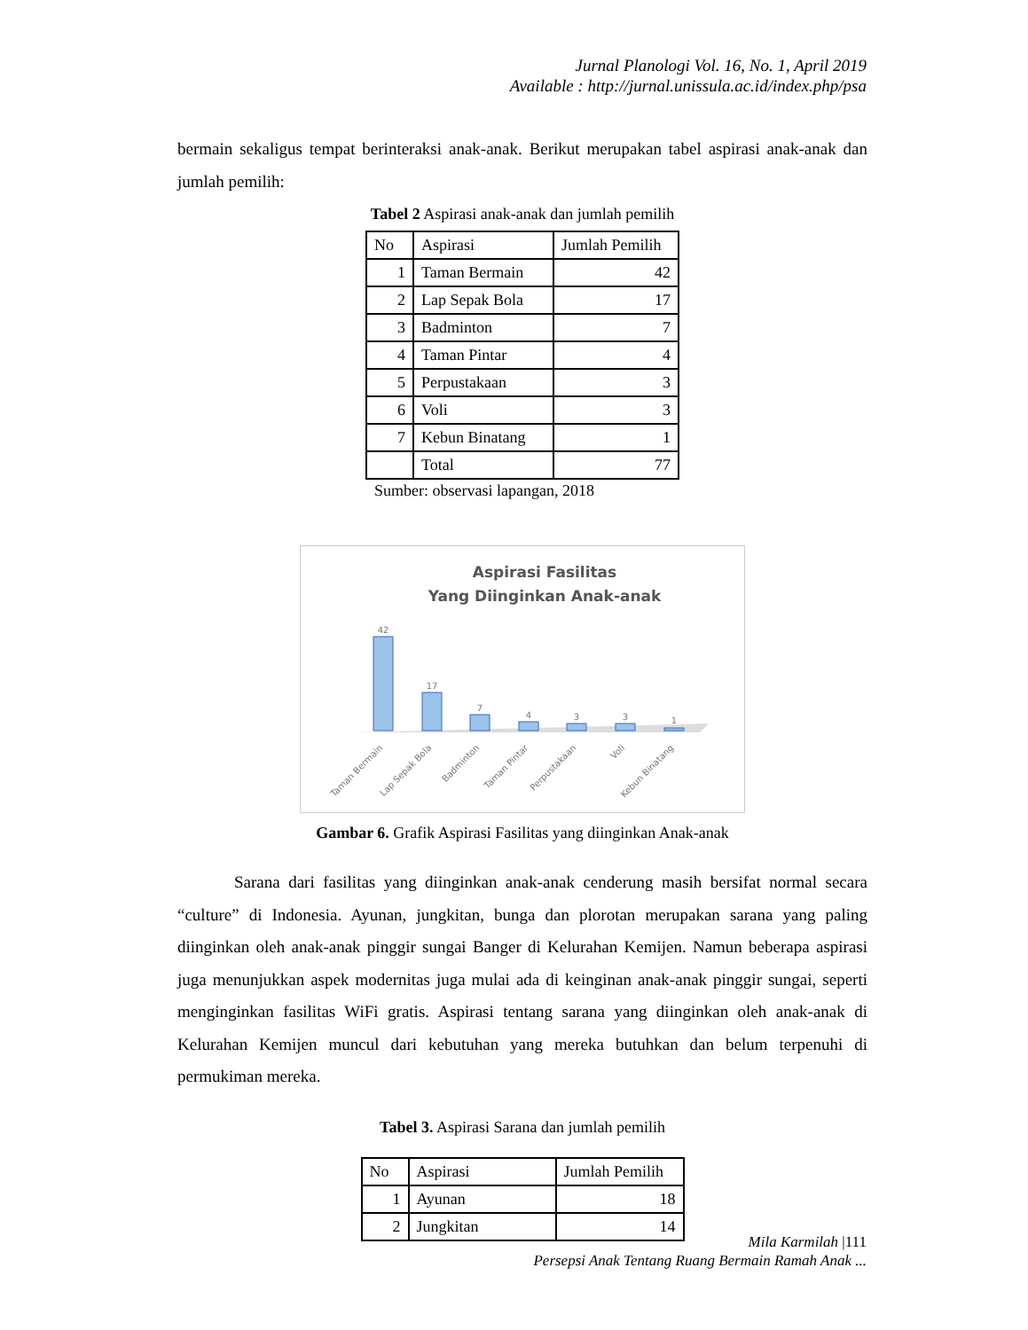Jurnal Planologi Vol. 16, No. 1, April 2019
Available : http://jurnal.unissula.ac.id/index.php/psa
bermain sekaligus tempat berinteraksi anak-anak. Berikut merupakan tabel aspirasi anak-anak dan jumlah pemilih:
Tabel 2 Aspirasi anak-anak dan jumlah pemilih
| No | Aspirasi | Jumlah Pemilih |
| --- | --- | --- |
| 1 | Taman Bermain | 42 |
| 2 | Lap Sepak Bola | 17 |
| 3 | Badminton | 7 |
| 4 | Taman Pintar | 4 |
| 5 | Perpustakaan | 3 |
| 6 | Voli | 3 |
| 7 | Kebun Binatang | 1 |
| | Total | 77 |
Sumber: observasi lapangan, 2018
Aspirasi Fasilitas
Yang Diinginkan Anak-anak
42
17
7
4
3
3
1
Taman Bermain
Lap Sepak Bola
Badminton
Taman Pintar
Perpustakaan
Voli
Kebun Binatang
Gambar 6. Grafik Aspirasi Fasilitas yang diinginkan Anak-anak
Sarana dari fasilitas yang diinginkan anak-anak cenderung masih bersifat normal secara “culture” di Indonesia. Ayunan, jungkitan, bunga dan plorotan merupakan sarana yang paling diinginkan oleh anak-anak pinggir sungai Banger di Kelurahan Kemijen. Namun beberapa aspirasi juga menunjukkan aspek modernitas juga mulai ada di keinginan anak-anak pinggir sungai, seperti menginginkan fasilitas WiFi gratis. Aspirasi tentang sarana yang diinginkan oleh anak-anak di Kelurahan Kemijen muncul dari kebutuhan yang mereka butuhkan dan belum terpenuhi di permukiman mereka.
Tabel 3. Aspirasi Sarana dan jumlah pemilih
| No | Aspirasi | Jumlah Pemilih |
| --- | --- | --- |
| 1 | Ayunan | 18 |
| 2 | Jungkitan | 14 |
Mila Karmilah |111
Persepsi Anak Tentang Ruang Bermain Ramah Anak ...